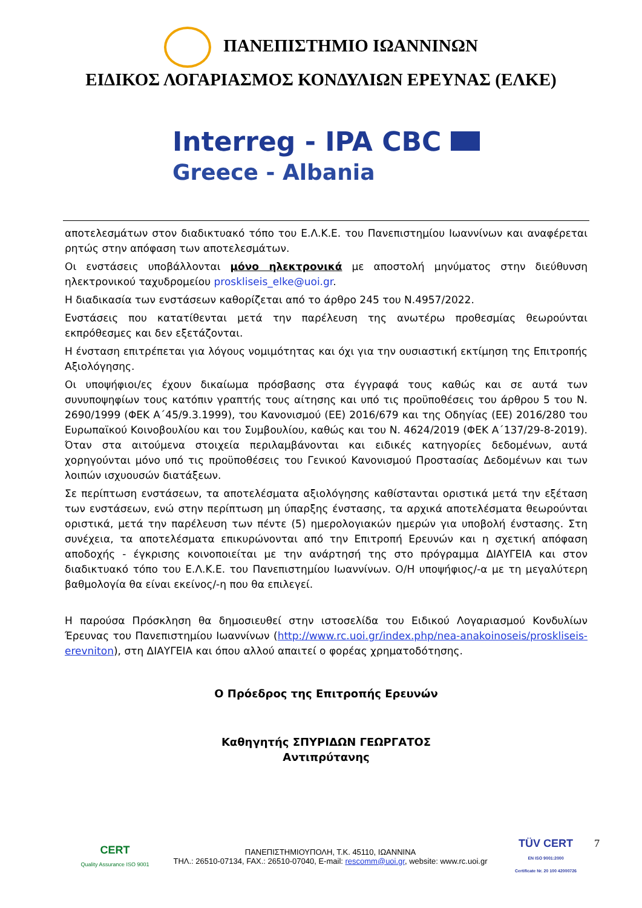ΠΑΝΕΠΙΣΤΗΜΙΟ ΙΩΑΝΝΙΝΩΝ
ΕΙΔΙΚΟΣ ΛΟΓΑΡΙΑΣΜΟΣ ΚΟΝΔΥΛΙΩΝ ΕΡΕΥΝΑΣ (ΕΛΚΕ)
Interreg - IPA CBC
Greece - Albania
αποτελεσμάτων στον διαδικτυακό τόπο του Ε.Λ.Κ.Ε. του Πανεπιστημίου Ιωαννίνων και αναφέρεται ρητώς στην απόφαση των αποτελεσμάτων.
Οι ενστάσεις υποβάλλονται μόνο ηλεκτρονικά με αποστολή μηνύματος στην διεύθυνση ηλεκτρονικού ταχυδρομείου proskliseis_elke@uoi.gr.
Η διαδικασία των ενστάσεων καθορίζεται από το άρθρο 245 του Ν.4957/2022.
Ενστάσεις που κατατίθενται μετά την παρέλευση της ανωτέρω προθεσμίας θεωρούνται εκπρόθεσμες και δεν εξετάζονται.
Η ένσταση επιτρέπεται για λόγους νομιμότητας και όχι για την ουσιαστική εκτίμηση της Επιτροπής Αξιολόγησης.
Οι υποψήφιοι/ες έχουν δικαίωμα πρόσβασης στα έγγραφά τους καθώς και σε αυτά των συνυποψηφίων τους κατόπιν γραπτής τους αίτησης και υπό τις προϋποθέσεις του άρθρου 5 του Ν. 2690/1999 (ΦΕΚ Α΄45/9.3.1999), του Κανονισμού (ΕΕ) 2016/679 και της Οδηγίας (ΕΕ) 2016/280 του Ευρωπαϊκού Κοινοβουλίου και του Συμβουλίου, καθώς και του Ν. 4624/2019 (ΦΕΚ Α΄137/29-8-2019). Όταν στα αιτούμενα στοιχεία περιλαμβάνονται και ειδικές κατηγορίες δεδομένων, αυτά χορηγούνται μόνο υπό τις προϋποθέσεις του Γενικού Κανονισμού Προστασίας Δεδομένων και των λοιπών ισχυουσών διατάξεων.
Σε περίπτωση ενστάσεων, τα αποτελέσματα αξιολόγησης καθίστανται οριστικά μετά την εξέταση των ενστάσεων, ενώ στην περίπτωση μη ύπαρξης ένστασης, τα αρχικά αποτελέσματα θεωρούνται οριστικά, μετά την παρέλευση των πέντε (5) ημερολογιακών ημερών για υποβολή ένστασης. Στη συνέχεια, τα αποτελέσματα επικυρώνονται από την Επιτροπή Ερευνών και η σχετική απόφαση αποδοχής - έγκρισης κοινοποιείται με την ανάρτησή της στο πρόγραμμα ΔΙΑΥΓΕΙΑ και στον διαδικτυακό τόπο του Ε.Λ.Κ.Ε. του Πανεπιστημίου Ιωαννίνων. Ο/Η υποψήφιος/-α με τη μεγαλύτερη βαθμολογία θα είναι εκείνος/-η που θα επιλεγεί.
Η παρούσα Πρόσκληση θα δημοσιευθεί στην ιστοσελίδα του Ειδικού Λογαριασμού Κονδυλίων Έρευνας του Πανεπιστημίου Ιωαννίνων (http://www.rc.uoi.gr/index.php/nea-anakoinoseis/proskliseis-erevniton), στη ΔΙΑΥΓΕΙΑ και όπου αλλού απαιτεί ο φορέας χρηματοδότησης.
Ο Πρόεδρος της Επιτροπής Ερευνών
Καθηγητής ΣΠΥΡΙΔΩΝ ΓΕΩΡΓΑΤΟΣ
Αντιπρύτανης
CERT
Quality Assurance ISO 9001
ΠΑΝΕΠΙΣΤΗΜΙΟΥΠΟΛΗ, Τ.Κ. 45110, ΙΩΑΝΝΙΝΑ
ΤΗΛ.: 26510-07134, FAX.: 26510-07040, E-mail: rescomm@uoi.gr, website: www.rc.uoi.gr
TÜV CERT
EN ISO 9001:2000
Certificate Nr. 20 100 42000726
7